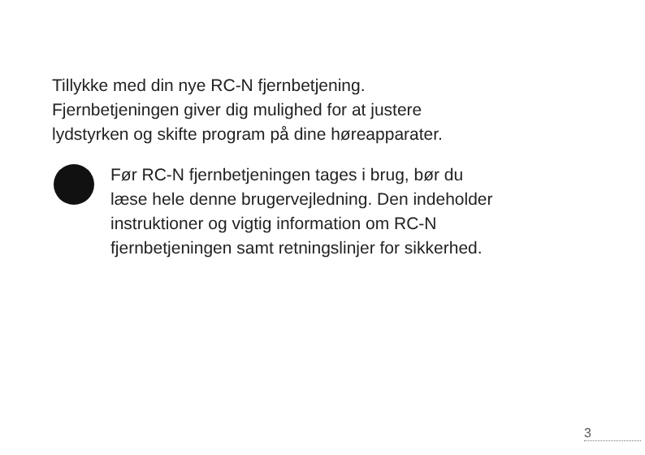Tillykke med din nye RC-N fjernbetjening.
Fjernbetjeningen giver dig mulighed for at justere
lydstyrken og skifte program på dine høreapparater.
Før RC-N fjernbetjeningen tages i brug, bør du
læse hele denne brugervejledning. Den indeholder
instruktioner og vigtig information om RC-N
fjernbetjeningen samt retningslinjer for sikkerhed.
3